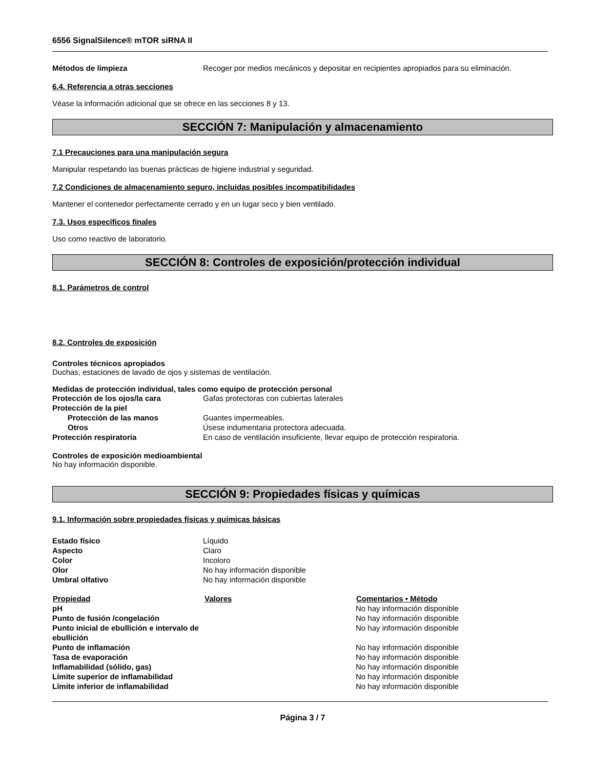6556 SignalSilence® mTOR siRNA II
| Métodos de limpieza | Recoger por medios mecánicos y depositar en recipientes apropiados para su eliminación. |
6.4. Referencia a otras secciones
Véase la información adicional que se ofrece en las secciones 8 y 13.
SECCIÓN 7: Manipulación y almacenamiento
7.1 Precauciones para una manipulación segura
Manipular respetando las buenas prácticas de higiene industrial y seguridad.
7.2 Condiciones de almacenamiento seguro, incluidas posibles incompatibilidades
Mantener el contenedor perfectamente cerrado y en un lugar seco y bien ventilado.
7.3. Usos específicos finales
Uso como reactivo de laboratorio.
SECCIÓN 8: Controles de exposición/protección individual
8.1. Parámetros de control
8.2. Controles de exposición
Controles técnicos apropiados
Duchas, estaciones de lavado de ojos y sistemas de ventilación.
Medidas de protección individual, tales como equipo de protección personal
| Protección de los ojos/la cara | Gafas protectoras con cubiertas laterales |
| Protección de la piel | |
| Protección de las manos | Guantes impermeables. |
| Otros | Úsese indumentaria protectora adecuada. |
| Protección respiratoria | En caso de ventilación insuficiente, llevar equipo de protección respiratoria. |
Controles de exposición medioambiental
No hay información disponible.
SECCIÓN 9: Propiedades físicas y químicas
9.1. Información sobre propiedades físicas y químicas básicas
| Estado físico | Líquido |
| Aspecto | Claro |
| Color | Incoloro |
| Olor | No hay información disponible |
| Umbral olfativo | No hay información disponible |
| Propiedad | Valores | Comentarios • Método |
| --- | --- | --- |
| pH | | No hay información disponible |
| Punto de fusión /congelación | | No hay información disponible |
| Punto inicial de ebullición e intervalo de ebullición | | No hay información disponible |
| Punto de inflamación | | No hay información disponible |
| Tasa de evaporación | | No hay información disponible |
| Inflamabilidad (sólido, gas) | | No hay información disponible |
| Límite superior de inflamabilidad | | No hay información disponible |
| Límite inferior de inflamabilidad | | No hay información disponible |
Página 3 / 7